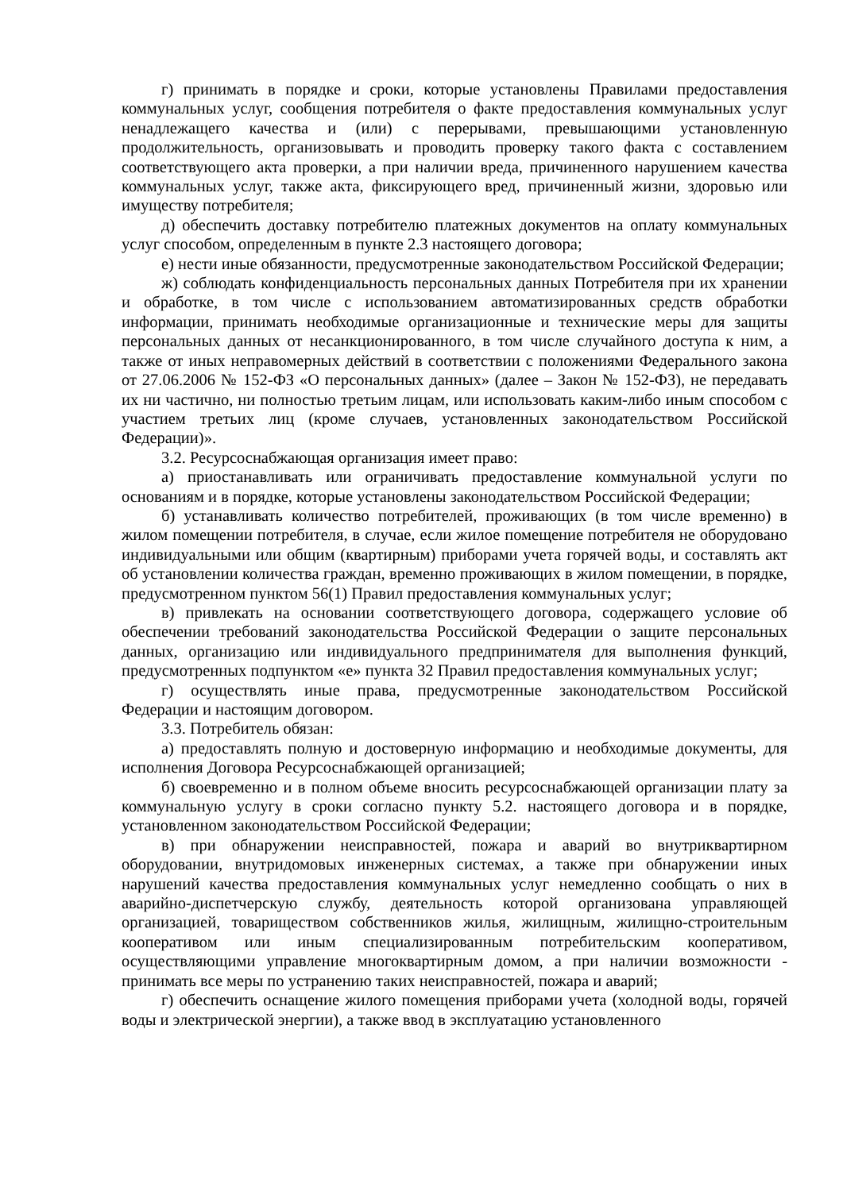г) принимать в порядке и сроки, которые установлены Правилами предоставления коммунальных услуг, сообщения потребителя о факте предоставления коммунальных услуг ненадлежащего качества и (или) с перерывами, превышающими установленную продолжительность, организовывать и проводить проверку такого факта с составлением соответствующего акта проверки, а при наличии вреда, причиненного нарушением качества коммунальных услуг, также акта, фиксирующего вред, причиненный жизни, здоровью или имуществу потребителя;
д) обеспечить доставку потребителю платежных документов на оплату коммунальных услуг способом, определенным в пункте 2.3 настоящего договора;
е) нести иные обязанности, предусмотренные законодательством Российской Федерации;
ж) соблюдать конфиденциальность персональных данных Потребителя при их хранении и обработке, в том числе с использованием автоматизированных средств обработки информации, принимать необходимые организационные и технические меры для защиты персональных данных от несанкционированного, в том числе случайного доступа к ним, а также от иных неправомерных действий в соответствии с положениями Федерального закона от 27.06.2006 № 152-ФЗ «О персональных данных» (далее – Закон № 152-ФЗ), не передавать их ни частично, ни полностью третьим лицам, или использовать каким-либо иным способом с участием третьих лиц (кроме случаев, установленных законодательством Российской Федерации)».
3.2. Ресурсоснабжающая организация имеет право:
а) приостанавливать или ограничивать предоставление коммунальной услуги по основаниям и в порядке, которые установлены законодательством Российской Федерации;
б) устанавливать количество потребителей, проживающих (в том числе временно) в жилом помещении потребителя, в случае, если жилое помещение потребителя не оборудовано индивидуальными или общим (квартирным) приборами учета горячей воды, и составлять акт об установлении количества граждан, временно проживающих в жилом помещении, в порядке, предусмотренном пунктом 56(1) Правил предоставления коммунальных услуг;
в) привлекать на основании соответствующего договора, содержащего условие об обеспечении требований законодательства Российской Федерации о защите персональных данных, организацию или индивидуального предпринимателя для выполнения функций, предусмотренных подпунктом «е» пункта 32 Правил предоставления коммунальных услуг;
г) осуществлять иные права, предусмотренные законодательством Российской Федерации и настоящим договором.
3.3. Потребитель обязан:
а) предоставлять полную и достоверную информацию и необходимые документы, для исполнения Договора Ресурсоснабжающей организацией;
б) своевременно и в полном объеме вносить ресурсоснабжающей организации плату за коммунальную услугу в сроки согласно пункту 5.2. настоящего договора и в порядке, установленном законодательством Российской Федерации;
в) при обнаружении неисправностей, пожара и аварий во внутриквартирном оборудовании, внутридомовых инженерных системах, а также при обнаружении иных нарушений качества предоставления коммунальных услуг немедленно сообщать о них в аварийно-диспетчерскую службу, деятельность которой организована управляющей организацией, товариществом собственников жилья, жилищным, жилищно-строительным кооперативом или иным специализированным потребительским кооперативом, осуществляющими управление многоквартирным домом, а при наличии возможности - принимать все меры по устранению таких неисправностей, пожара и аварий;
г) обеспечить оснащение жилого помещения приборами учета (холодной воды, горячей воды и электрической энергии), а также ввод в эксплуатацию установленного